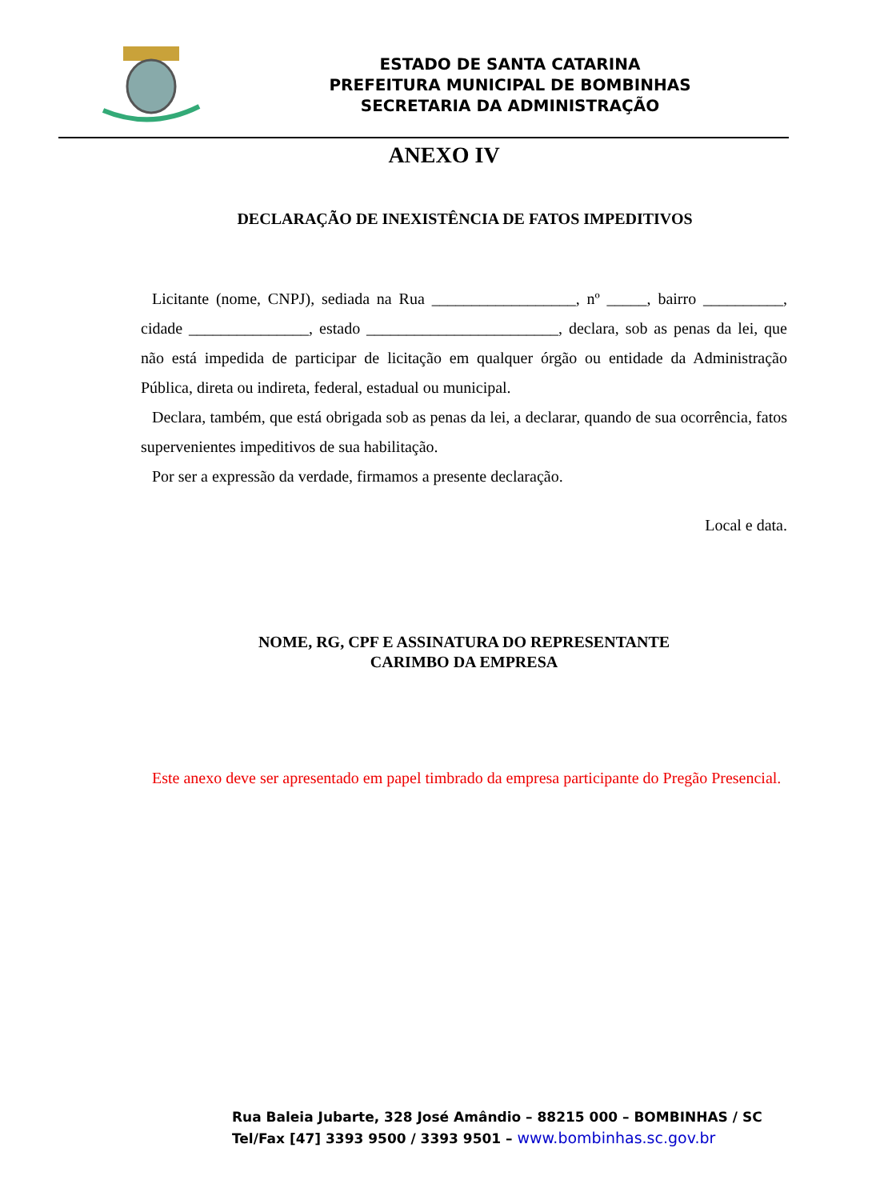ESTADO DE SANTA CATARINA
PREFEITURA MUNICIPAL DE BOMBINHAS
SECRETARIA DA ADMINISTRAÇÃO
ANEXO IV
DECLARAÇÃO DE INEXISTÊNCIA DE FATOS IMPEDITIVOS
Licitante (nome, CNPJ), sediada na Rua __________________, nº _____, bairro __________, cidade _______________, estado ________________________, declara, sob as penas da lei, que não está impedida de participar de licitação em qualquer órgão ou entidade da Administração Pública, direta ou indireta, federal, estadual ou municipal.
Declara, também, que está obrigada sob as penas da lei, a declarar, quando de sua ocorrência, fatos supervenientes impeditivos de sua habilitação.
Por ser a expressão da verdade, firmamos a presente declaração.
Local e data.
NOME, RG, CPF E ASSINATURA DO REPRESENTANTE
CARIMBO DA EMPRESA
Este anexo deve ser apresentado em papel timbrado da empresa participante do Pregão Presencial.
Rua Baleia Jubarte, 328 José Amândio – 88215 000 – BOMBINHAS / SC
Tel/Fax [47] 3393 9500 / 3393 9501 – www.bombinhas.sc.gov.br